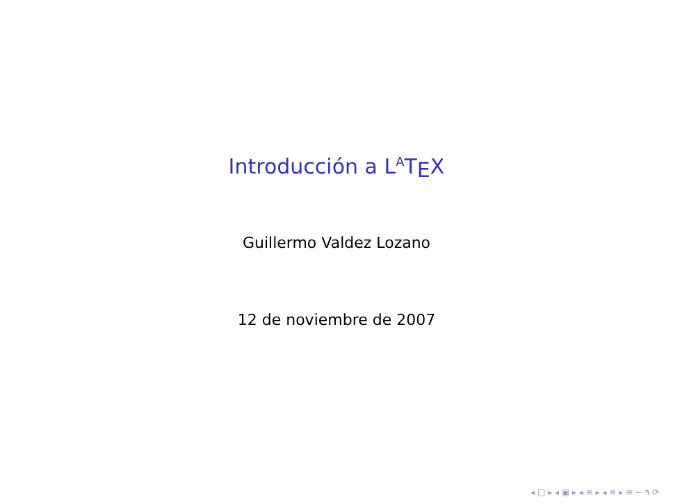Introducción a L<sup>A</sup>T<sub>E</sub>X
Guillermo Valdez Lozano
12 de noviembre de 2007
◂ □ ▸ ◂ ▣ ▸ ◂ ≡ ▸ ◂ ≡ ▸ ≡ ∽ ۹ ⟳